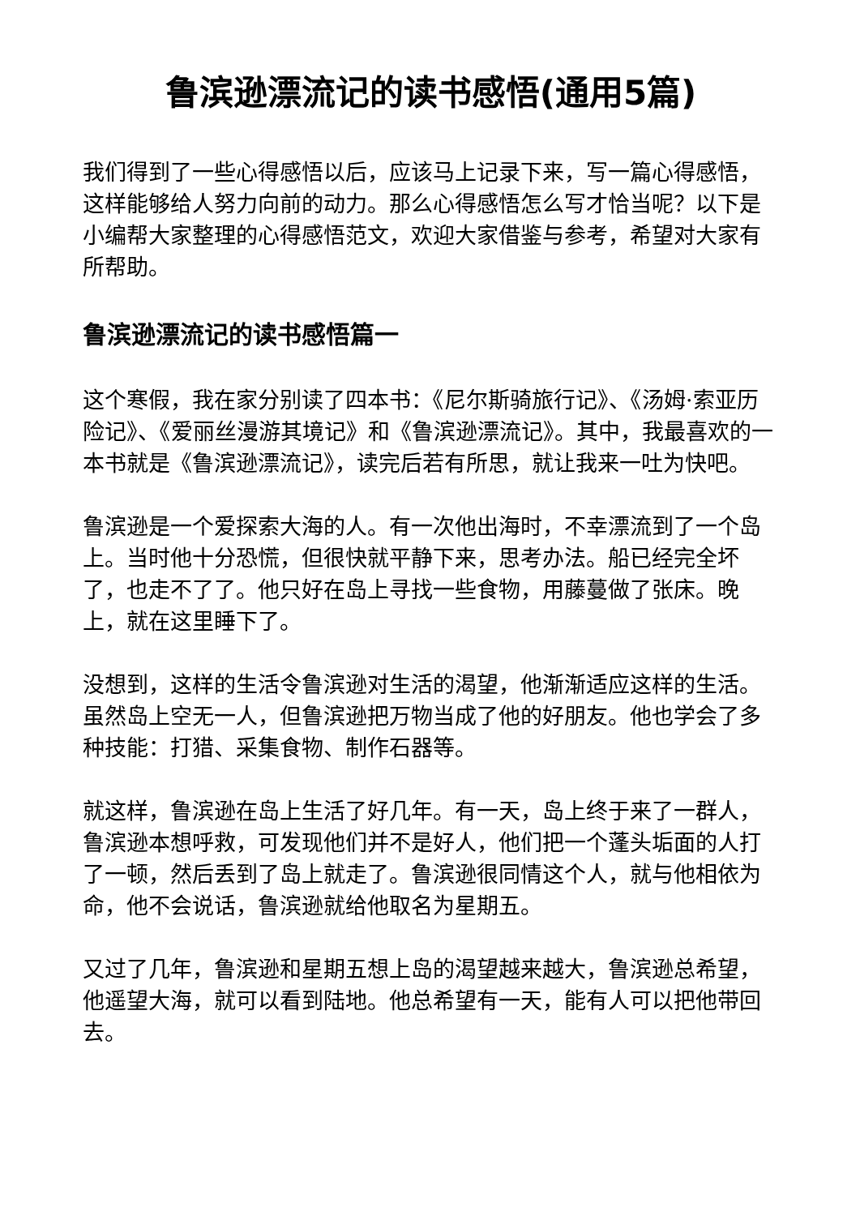鲁滨逊漂流记的读书感悟(通用5篇)
我们得到了一些心得感悟以后，应该马上记录下来，写一篇心得感悟，这样能够给人努力向前的动力。那么心得感悟怎么写才恰当呢？以下是小编帮大家整理的心得感悟范文，欢迎大家借鉴与参考，希望对大家有所帮助。
鲁滨逊漂流记的读书感悟篇一
这个寒假，我在家分别读了四本书：《尼尔斯骑旅行记》、《汤姆·索亚历险记》、《爱丽丝漫游其境记》和《鲁滨逊漂流记》。其中，我最喜欢的一本书就是《鲁滨逊漂流记》，读完后若有所思，就让我来一吐为快吧。
鲁滨逊是一个爱探索大海的人。有一次他出海时，不幸漂流到了一个岛上。当时他十分恐慌，但很快就平静下来，思考办法。船已经完全坏了，也走不了了。他只好在岛上寻找一些食物，用藤蔓做了张床。晚上，就在这里睡下了。
没想到，这样的生活令鲁滨逊对生活的渴望，他渐渐适应这样的生活。虽然岛上空无一人，但鲁滨逊把万物当成了他的好朋友。他也学会了多种技能：打猎、采集食物、制作石器等。
就这样，鲁滨逊在岛上生活了好几年。有一天，岛上终于来了一群人，鲁滨逊本想呼救，可发现他们并不是好人，他们把一个蓬头垢面的人打了一顿，然后丢到了岛上就走了。鲁滨逊很同情这个人，就与他相依为命，他不会说话，鲁滨逊就给他取名为星期五。
又过了几年，鲁滨逊和星期五想上岛的渴望越来越大，鲁滨逊总希望，他遥望大海，就可以看到陆地。他总希望有一天，能有人可以把他带回去。